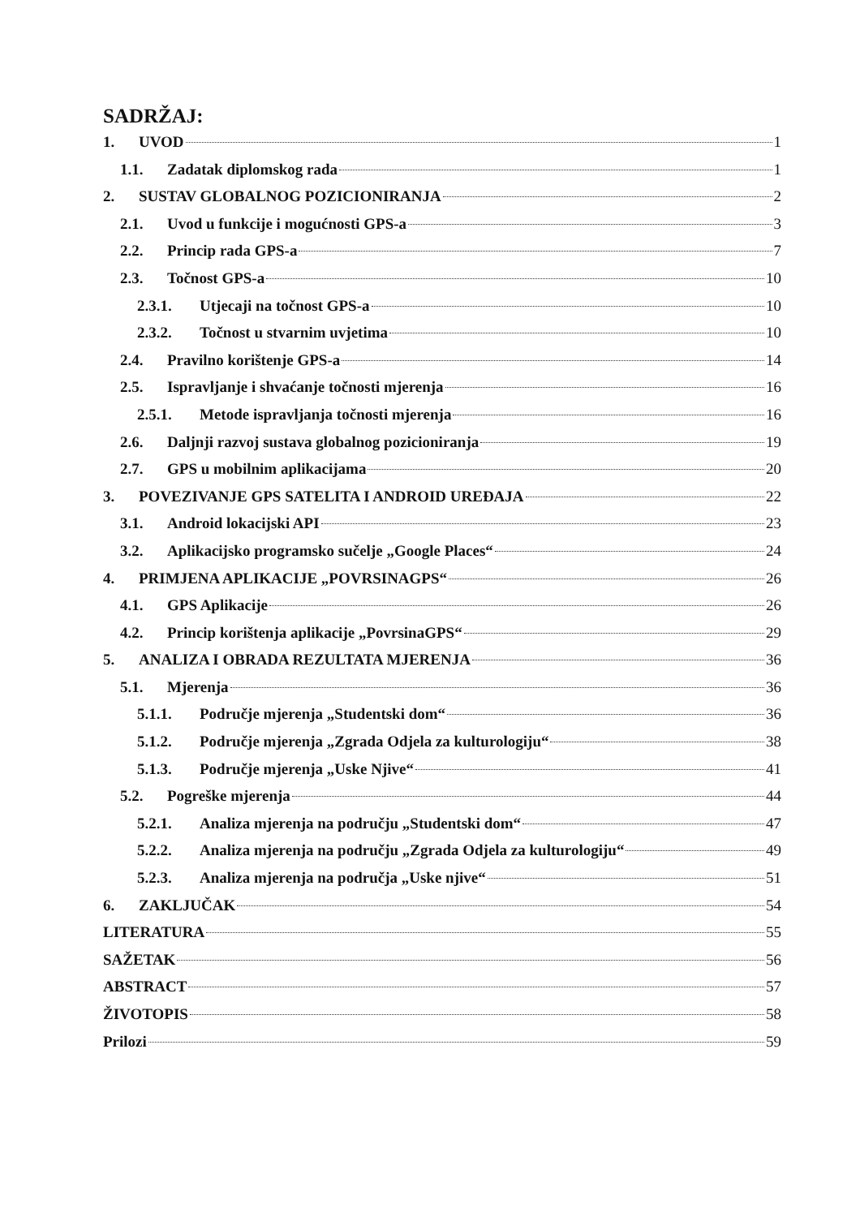SADRŽAJ:
1. UVOD 1
1.1. Zadatak diplomskog rada 1
2. SUSTAV GLOBALNOG POZICIONIRANJA 2
2.1. Uvod u funkcije i mogućnosti GPS-a 3
2.2. Princip rada GPS-a 7
2.3. Točnost GPS-a 10
2.3.1. Utjecaji na točnost GPS-a 10
2.3.2. Točnost u stvarnim uvjetima 10
2.4. Pravilno korištenje GPS-a 14
2.5. Ispravljanje i shvaćanje točnosti mjerenja 16
2.5.1. Metode ispravljanja točnosti mjerenja 16
2.6. Daljnji razvoj sustava globalnog pozicioniranja 19
2.7. GPS u mobilnim aplikacijama 20
3. POVEZIVANJE GPS SATELITA I ANDROID UREĐAJA 22
3.1. Android lokacijski API 23
3.2. Aplikacijsko programsko sučelje „Google Places“ 24
4. PRIMJENA APLIKACIJE „POVRSINAGPS“ 26
4.1. GPS Aplikacije 26
4.2. Princip korištenja aplikacije „PovrsinaGPS“ 29
5. ANALIZA I OBRADA REZULTATA MJERENJA 36
5.1. Mjerenja 36
5.1.1. Područje mjerenja „Studentski dom“ 36
5.1.2. Područje mjerenja „Zgrada Odjela za kulturologiju“ 38
5.1.3. Područje mjerenja „Uske Njive“ 41
5.2. Pogreške mjerenja 44
5.2.1. Analiza mjerenja na području „Studentski dom“ 47
5.2.2. Analiza mjerenja na području „Zgrada Odjela za kulturologiju“ 49
5.2.3. Analiza mjerenja na područja „Uske njive“ 51
6. ZAKLJUČAK 54
LITERATURA 55
SAŽETAK 56
ABSTRACT 57
ŽIVOTOPIS 58
Prilozi 59